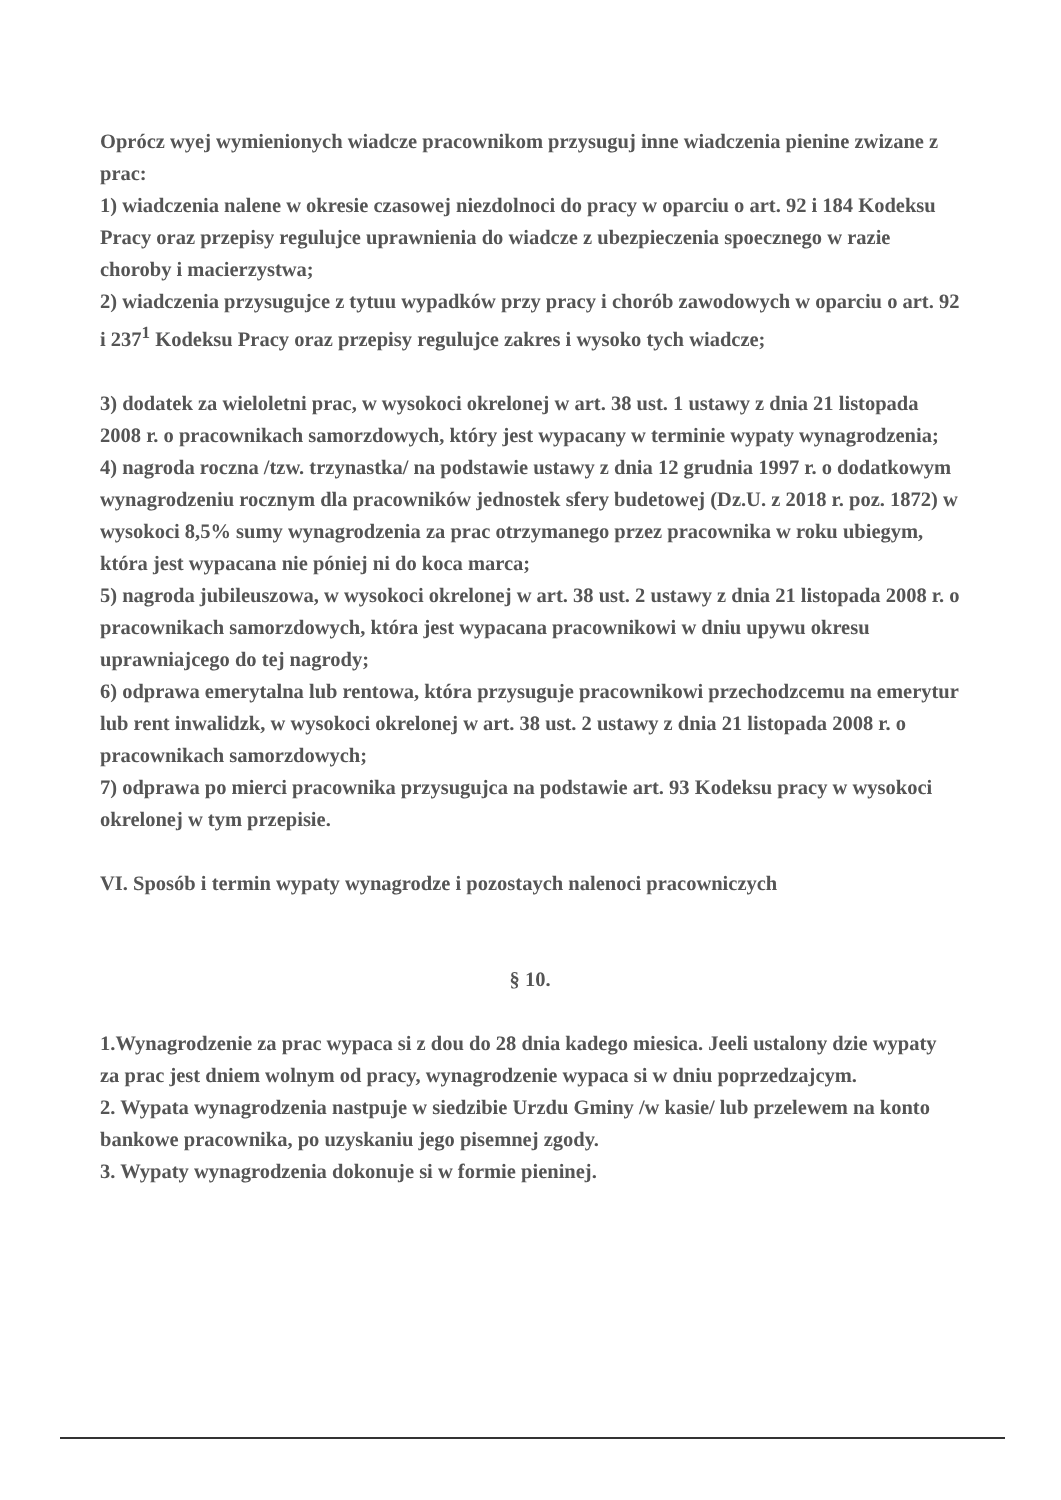Oprócz wyej wymienionych wiadcze pracownikom przysuguj inne wiadczenia pienine zwizane z prac:
1) wiadczenia nalene w okresie czasowej niezdolnoci do pracy w oparciu o art. 92 i 184 Kodeksu Pracy oraz przepisy regulujce uprawnienia do wiadcze z ubezpieczenia spoecznego w razie choroby i macierzystwa;
2) wiadczenia przysugujce z tytuu wypadków przy pracy i chorób zawodowych w oparciu o art. 92 i 237<sup>1</sup> Kodeksu Pracy oraz przepisy regulujce zakres i wysoko tych wiadcze;
3) dodatek za wieloletni prac, w wysokoci okrelonej w art. 38 ust. 1 ustawy z dnia 21 listopada 2008 r. o pracownikach samorzdowych, który jest wypacany w terminie wypaty wynagrodzenia;
4) nagroda roczna /tzw. trzynastka/ na podstawie ustawy z dnia 12 grudnia 1997 r. o dodatkowym wynagrodzeniu rocznym dla pracowników jednostek sfery budetowej (Dz.U. z 2018 r. poz. 1872) w wysokoci 8,5% sumy wynagrodzenia za prac otrzymanego przez pracownika w roku ubiegym, która jest wypacana nie póniej ni do koca marca;
5) nagroda jubileuszowa, w wysokoci okrelonej w art. 38 ust. 2 ustawy z dnia 21 listopada 2008 r. o pracownikach samorzdowych, która jest wypacana pracownikowi w dniu upywu okresu uprawniajcego do tej nagrody;
6) odprawa emerytalna lub rentowa, która przysuguje pracownikowi przechodzcemu na emerytur lub rent inwalidzk, w wysokoci okrelonej w art. 38 ust. 2 ustawy z dnia 21 listopada 2008 r. o pracownikach samorzdowych;
7) odprawa po mierci pracownika przysugujca na podstawie art. 93 Kodeksu pracy w wysokoci okrelonej w tym przepisie.
VI. Sposób i termin wypaty wynagrodze i pozostaych nalenoci pracowniczych
§ 10.
1.Wynagrodzenie za prac wypaca si z dou do 28 dnia kadego miesica. Jeeli ustalony dzie wypaty za prac jest dniem wolnym od pracy, wynagrodzenie wypaca si w dniu poprzedzajcym.
2. Wypata wynagrodzenia nastpuje w siedzibie Urzdu Gminy /w kasie/ lub przelewem na konto bankowe pracownika, po uzyskaniu jego pisemnej zgody.
3. Wypaty wynagrodzenia dokonuje si w formie pieninej.